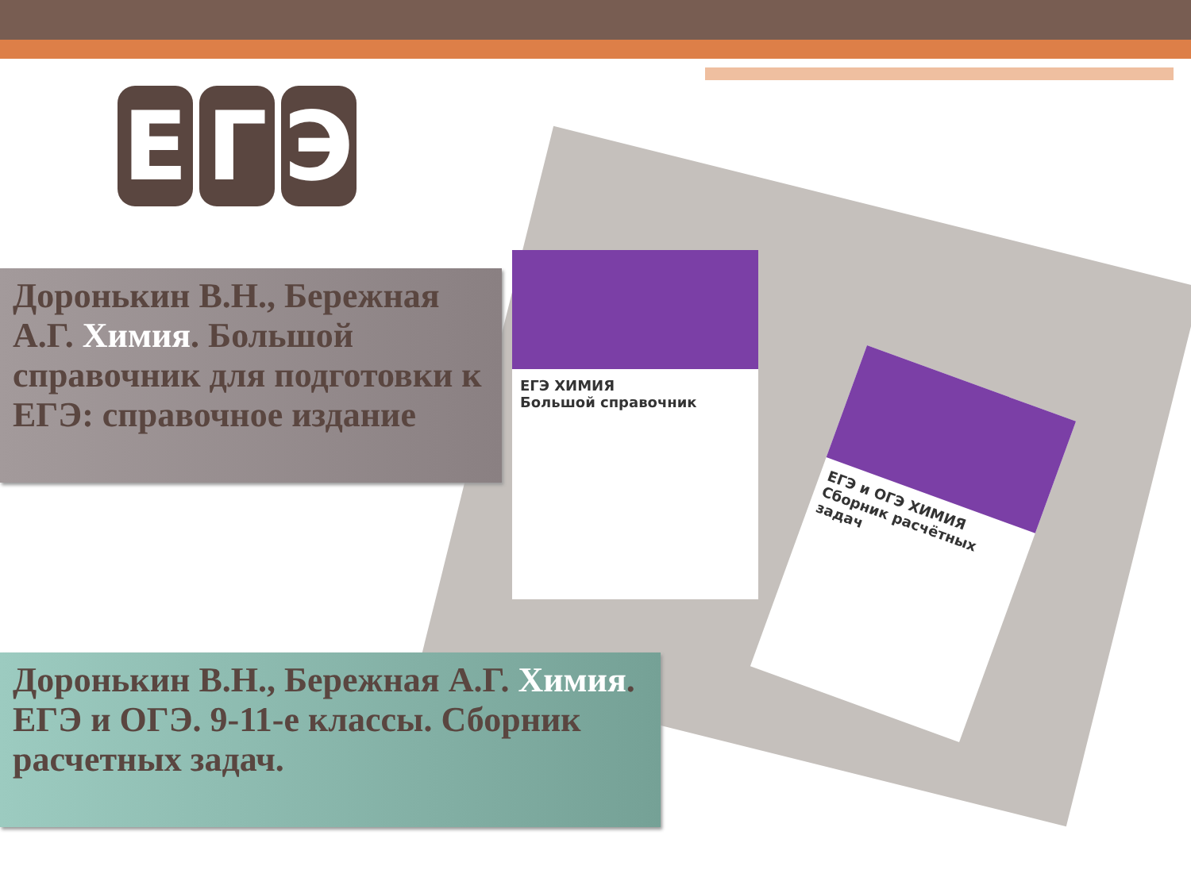Е Г Э
ЕГЭ ХИМИЯ
Большой справочник
ЕГЭ и ОГЭ ХИМИЯ
Сборник расчётных задач
Доронькин В.Н., Бережная А.Г. Химия. Большой справочник для подготовки к ЕГЭ: справочное издание
Доронькин В.Н., Бережная А.Г. Химия. ЕГЭ и ОГЭ. 9-11-е классы. Сборник расчетных задач.